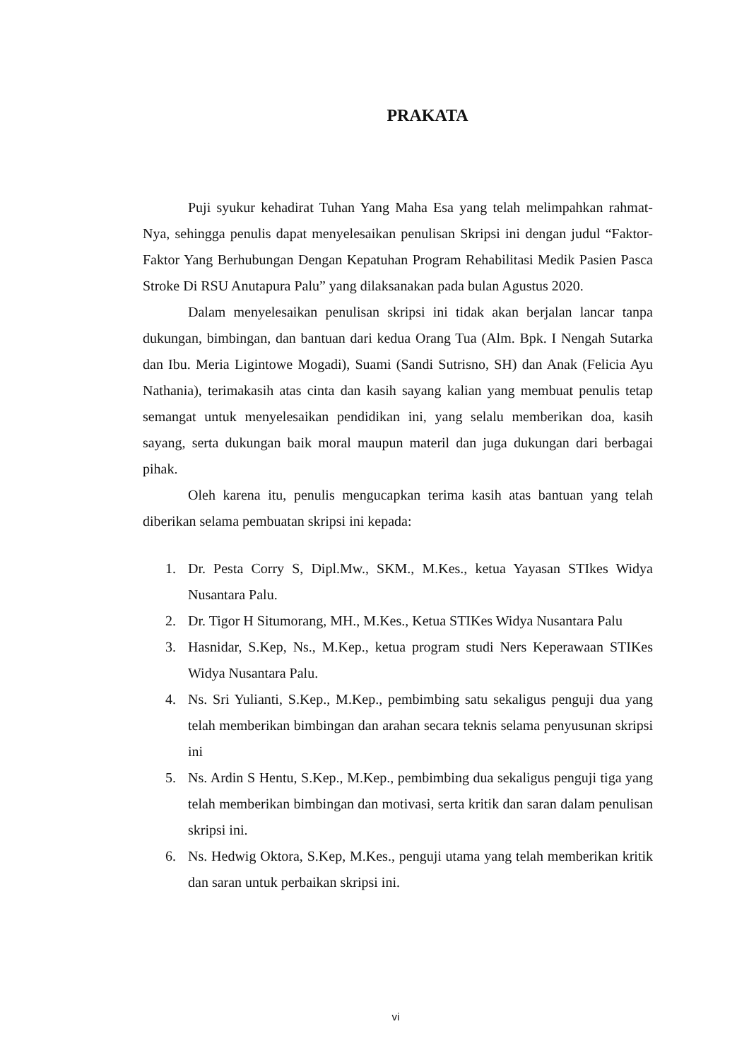PRAKATA
Puji syukur kehadirat Tuhan Yang Maha Esa yang telah melimpahkan rahmat-Nya, sehingga penulis dapat menyelesaikan penulisan Skripsi ini dengan judul “Faktor-Faktor Yang Berhubungan Dengan Kepatuhan Program Rehabilitasi Medik Pasien Pasca Stroke Di RSU Anutapura Palu” yang dilaksanakan pada bulan Agustus 2020.
Dalam menyelesaikan penulisan skripsi ini tidak akan berjalan lancar tanpa dukungan, bimbingan, dan bantuan dari kedua Orang Tua (Alm. Bpk. I Nengah Sutarka dan Ibu. Meria Ligintowe Mogadi), Suami (Sandi Sutrisno, SH) dan Anak (Felicia Ayu Nathania), terimakasih atas cinta dan kasih sayang kalian yang membuat penulis tetap semangat untuk menyelesaikan pendidikan ini, yang selalu memberikan doa, kasih sayang, serta dukungan baik moral maupun materil dan juga dukungan dari berbagai pihak.
Oleh karena itu, penulis mengucapkan terima kasih atas bantuan yang telah diberikan selama pembuatan skripsi ini kepada:
1. Dr. Pesta Corry S, Dipl.Mw., SKM., M.Kes., ketua Yayasan STIkes Widya Nusantara Palu.
2. Dr. Tigor H Situmorang, MH., M.Kes., Ketua STIKes Widya Nusantara Palu
3. Hasnidar, S.Kep, Ns., M.Kep., ketua program studi Ners Keperawaan STIKes Widya Nusantara Palu.
4. Ns. Sri Yulianti, S.Kep., M.Kep., pembimbing satu sekaligus penguji dua yang telah memberikan bimbingan dan arahan secara teknis selama penyusunan skripsi ini
5. Ns. Ardin S Hentu, S.Kep., M.Kep., pembimbing dua sekaligus penguji tiga yang telah memberikan bimbingan dan motivasi, serta kritik dan saran dalam penulisan skripsi ini.
6. Ns. Hedwig Oktora, S.Kep, M.Kes., penguji utama yang telah memberikan kritik dan saran untuk perbaikan skripsi ini.
vi